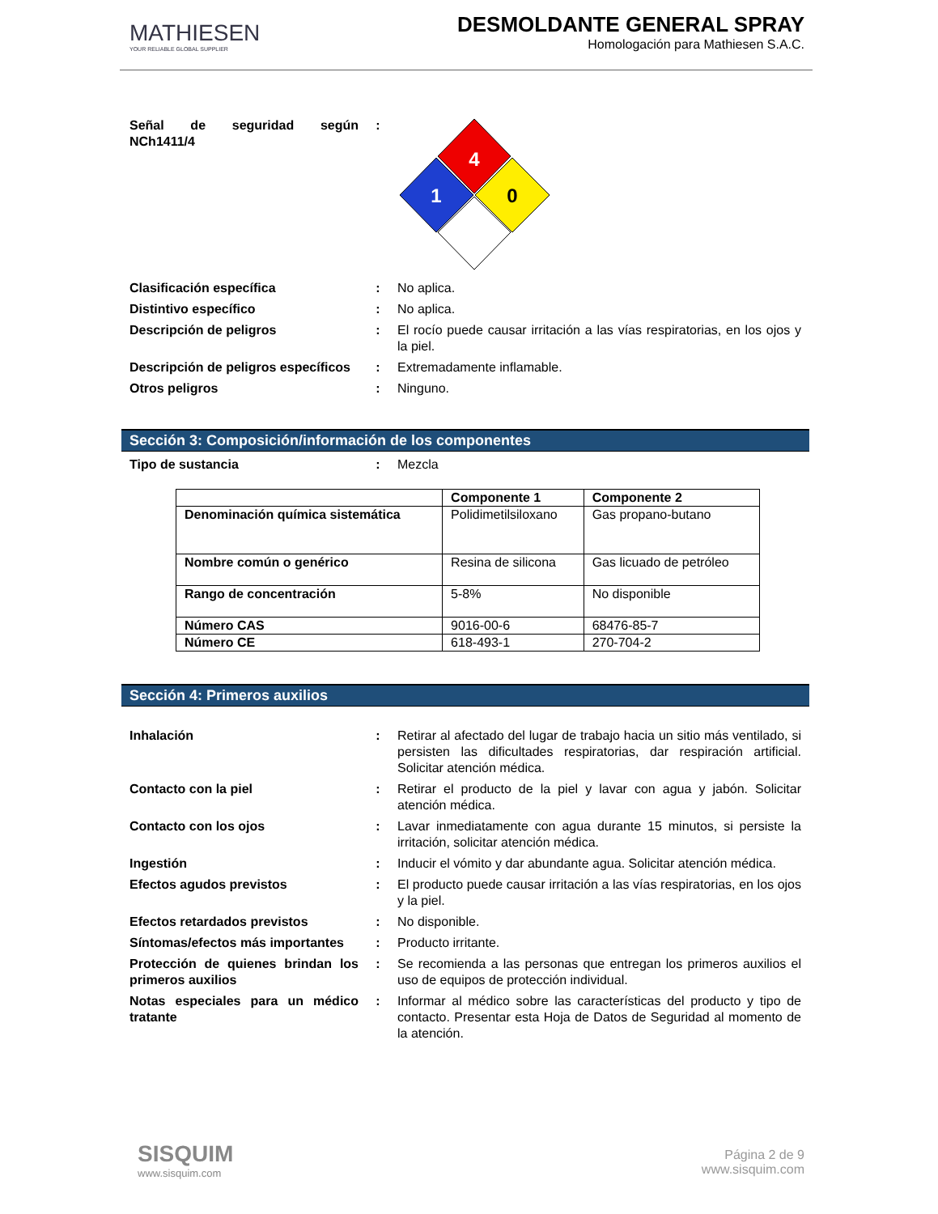MATHIESEN
YOUR RELIABLE GLOBAL SUPPLIER
DESMOLDANTE GENERAL SPRAY
Homologación para Mathiesen S.A.C.
Señal de seguridad según NCh1411/4
:
4
1
0
Clasificación específica : No aplica.
Distintivo específico : No aplica.
Descripción de peligros : El rocío puede causar irritación a las vías respiratorias, en los ojos y la piel.
Descripción de peligros específicos
: Extremadamente inflamable.
Otros peligros : Ninguno.
Sección 3: Composición/información de los componentes
Tipo de sustancia : Mezcla
| | Componente 1 | Componente 2 |
| --- | --- | --- |
| Denominación química sistemática | Polidimetilsiloxano | Gas propano-butano |
| Nombre común o genérico | Resina de silicona | Gas licuado de petróleo |
| Rango de concentración | 5-8% | No disponible |
| Número CAS | 9016-00-6 | 68476-85-7 |
| Número CE | 618-493-1 | 270-704-2 |
Sección 4: Primeros auxilios
Inhalación : Retirar al afectado del lugar de trabajo hacia un sitio más ventilado, si persisten las dificultades respiratorias, dar respiración artificial. Solicitar atención médica.
Contacto con la piel : Retirar el producto de la piel y lavar con agua y jabón. Solicitar atención médica.
Contacto con los ojos : Lavar inmediatamente con agua durante 15 minutos, si persiste la irritación, solicitar atención médica.
Ingestión : Inducir el vómito y dar abundante agua. Solicitar atención médica.
Efectos agudos previstos : El producto puede causar irritación a las vías respiratorias, en los ojos y la piel.
Efectos retardados previstos : No disponible.
Síntomas/efectos más importantes
: Producto irritante.
Protección de quienes brindan los primeros auxilios
: Se recomienda a las personas que entregan los primeros auxilios el uso de equipos de protección individual.
Notas especiales para un médico tratante
: Informar al médico sobre las características del producto y tipo de contacto. Presentar esta Hoja de Datos de Seguridad al momento de la atención.
SISQUIM
www.sisquim.com
Página 2 de 9
www.sisquim.com